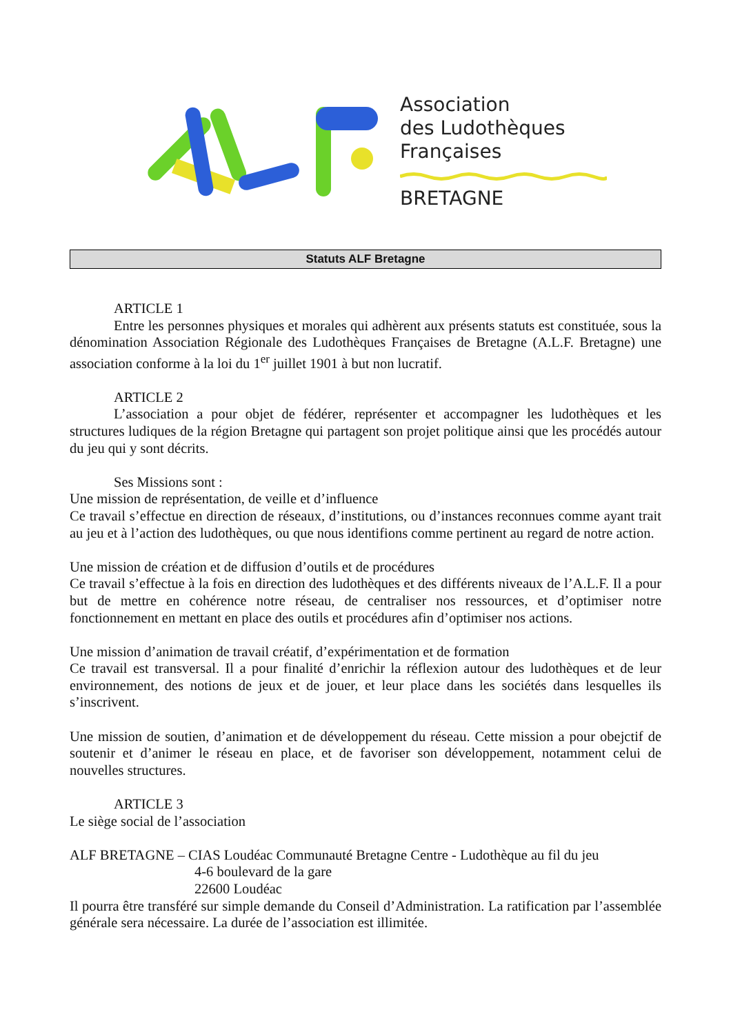Association
des Ludothèques
Françaises
BRETAGNE
Statuts ALF Bretagne
ARTICLE 1
Entre les personnes physiques et morales qui adhèrent aux présents statuts est constituée, sous la dénomination Association Régionale des Ludothèques Françaises de Bretagne (A.L.F. Bretagne) une association conforme à la loi du 1<sup>er</sup> juillet 1901 à but non lucratif.
ARTICLE 2
L’association a pour objet de fédérer, représenter et accompagner les ludothèques et les structures ludiques de la région Bretagne qui partagent son projet politique ainsi que les procédés autour du jeu qui y sont décrits.
Ses Missions sont :
Une mission de représentation, de veille et d’influence
Ce travail s’effectue en direction de réseaux, d’institutions, ou d’instances reconnues comme ayant trait au jeu et à l’action des ludothèques, ou que nous identifions comme pertinent au regard de notre action.
Une mission de création et de diffusion d’outils et de procédures
Ce travail s’effectue à la fois en direction des ludothèques et des différents niveaux de l’A.L.F. Il a pour but de mettre en cohérence notre réseau, de centraliser nos ressources, et d’optimiser notre fonctionnement en mettant en place des outils et procédures afin d’optimiser nos actions.
Une mission d’animation de travail créatif, d’expérimentation et de formation
Ce travail est transversal. Il a pour finalité d’enrichir la réflexion autour des ludothèques et de leur environnement, des notions de jeux et de jouer, et leur place dans les sociétés dans lesquelles ils s’inscrivent.
Une mission de soutien, d’animation et de développement du réseau. Cette mission a pour obejctif de soutenir et d’animer le réseau en place, et de favoriser son développement, notamment celui de nouvelles structures.
ARTICLE 3
Le siège social de l’association
ALF BRETAGNE – CIAS Loudéac Communauté Bretagne Centre - Ludothèque au fil du jeu
4-6 boulevard de la gare
22600 Loudéac
Il pourra être transféré sur simple demande du Conseil d’Administration. La ratification par l’assemblée générale sera nécessaire. La durée de l’association est illimitée.